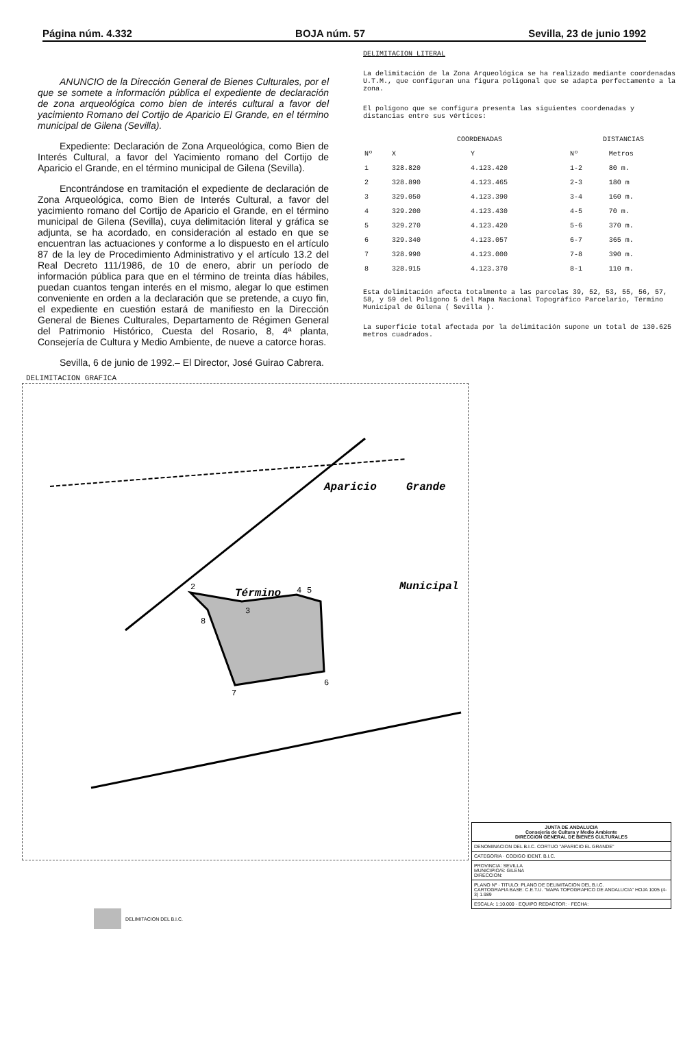Página núm. 4.332 BOJA núm. 57 Sevilla, 23 de junio 1992
ANUNCIO de la Dirección General de Bienes Culturales, por el que se somete a información pública el expediente de declaración de zona arqueológica como bien de interés cultural a favor del yacimiento Romano del Cortijo de Aparicio El Grande, en el término municipal de Gilena (Sevilla).
Expediente: Declaración de Zona Arqueológica, como Bien de Interés Cultural, a favor del Yacimiento romano del Cortijo de Aparicio el Grande, en el término municipal de Gilena (Sevilla).
Encontrándose en tramitación el expediente de declaración de Zona Arqueológica, como Bien de Interés Cultural, a favor del yacimiento romano del Cortijo de Aparicio el Grande, en el término municipal de Gilena (Sevilla), cuya delimitación literal y gráfica se adjunta, se ha acordado, en consideración al estado en que se encuentran las actuaciones y conforme a lo dispuesto en el artículo 87 de la ley de Procedimiento Administrativo y el artículo 13.2 del Real Decreto 111/1986, de 10 de enero, abrir un período de información pública para que en el término de treinta días hábiles, puedan cuantos tengan interés en el mismo, alegar lo que estimen conveniente en orden a la declaración que se pretende, a cuyo fin, el expediente en cuestión estará de manifiesto en la Dirección General de Bienes Culturales, Departamento de Régimen General del Patrimonio Histórico, Cuesta del Rosario, 8, 4ª planta, Consejería de Cultura y Medio Ambiente, de nueve a catorce horas.
Sevilla, 6 de junio de 1992.– El Director, José Guirao Cabrera.
DELIMITACION LITERAL
La delimitación de la Zona Arqueológica se ha realizado mediante coordenadas U.T.M., que configuran una figura poligonal que se adapta perfectamente a la zona.
El polígono que se configura presenta las siguientes coordenadas y distancias entre sus vértices:
| | COORDENADAS | | DISTANCIAS | |
| --- | --- | --- | --- | --- |
| Nº | X | Y | Nº | Metros |
| 1 | 328.820 | 4.123.420 | 1-2 | 80 m. |
| 2 | 328.890 | 4.123.465 | 2-3 | 180 m |
| 3 | 329.050 | 4.123.390 | 3-4 | 160 m. |
| 4 | 329.200 | 4.123.430 | 4-5 | 70 m. |
| 5 | 329.270 | 4.123.420 | 5-6 | 370 m. |
| 6 | 329.340 | 4.123.057 | 6-7 | 365 m. |
| 7 | 328.990 | 4.123.000 | 7-8 | 390 m. |
| 8 | 328.915 | 4.123.370 | 8-1 | 110 m. |
Esta delimitación afecta totalmente a las parcelas 39, 52, 53, 55, 56, 57, 58, y 59 del Polígono 5 del Mapa Nacional Topográfico Parcelario, Término Municipal de Gilena ( Sevilla ).
La superficie total afectada por la delimitación supone un total de 130.625 metros cuadrados.
DELIMITACION GRAFICA
Aparicio
Grande
Término
Municipal
2
3
4
5
6
7
8
JUNTA DE ANDALUCIA
Consejería de Cultura y Medio Ambiente
DIRECCION GENERAL DE BIENES CULTURALES
DENOMINACION DEL B.I.C. CORTIJO "APARICIO EL GRANDE"
CATEGORIA · CODIGO IDENT. B.I.C.
PROVINCIA: SEVILLA
MUNICIPIO/S: GILENA
DIRECCION:
PLANO Nº · TITULO: PLANO DE DELIMITACION DEL B.I.C.
CARTOGRAFIA BASE: C.E.T.U. "MAPA TOPOGRAFICO DE ANDALUCIA" HOJA 1005 (4-3) 1.989
ESCALA: 1:10.000 · EQUIPO REDACTOR: · FECHA:
DELIMITACION DEL B.I.C.